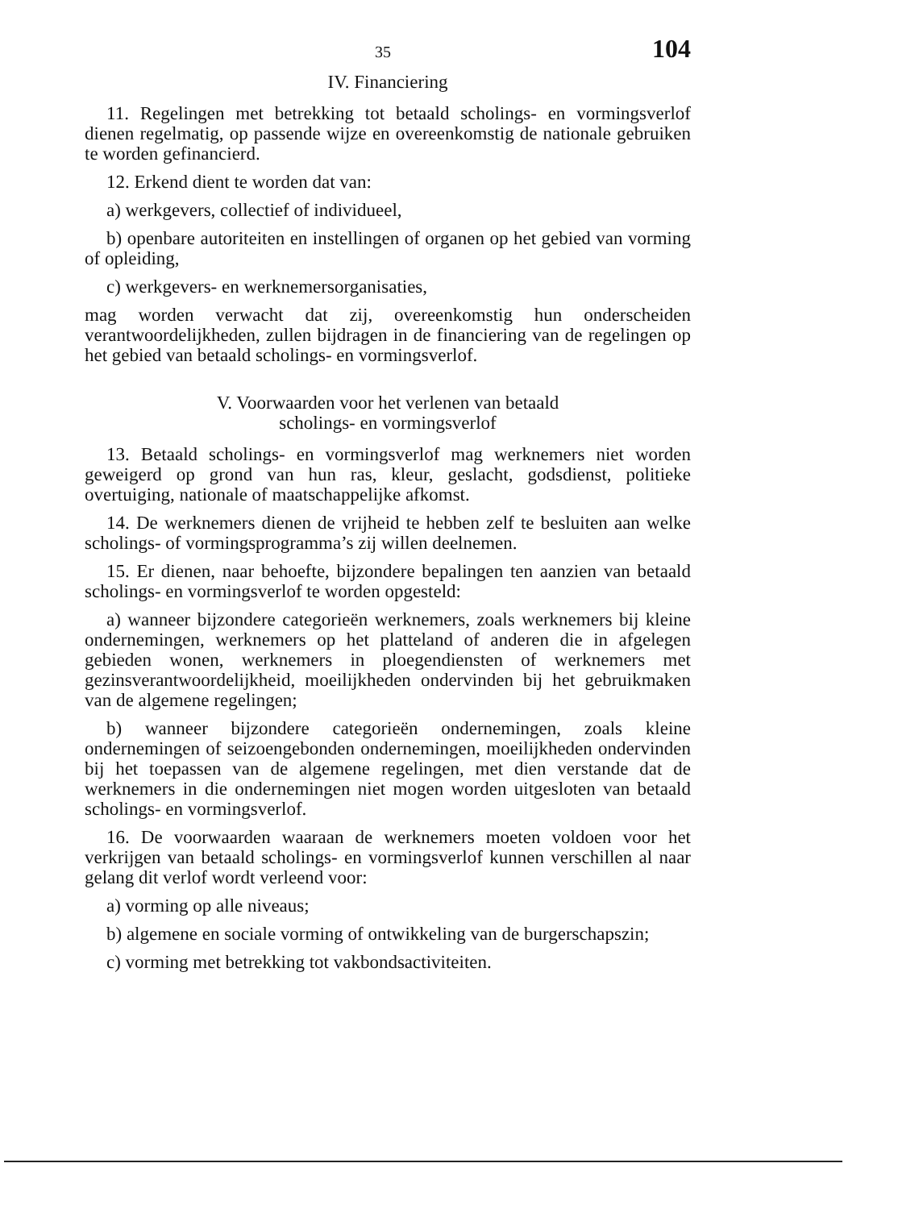35 104
IV. Financiering
11. Regelingen met betrekking tot betaald scholings- en vormings­verlof dienen regelmatig, op passende wijze en overeenkomstig de nationale gebruiken te worden gefinancierd.
12. Erkend dient te worden dat van:
a) werkgevers, collectief of individueel,
b) openbare autoriteiten en instellingen of organen op het gebied van vorming of opleiding,
c) werkgevers- en werknemersorganisaties,
mag worden verwacht dat zij, overeenkomstig hun onderscheiden verantwoordelijkheden, zullen bijdragen in de financiering van de regelingen op het gebied van betaald scholings- en vormingsverlof.
V. Voorwaarden voor het verlenen van betaald
scholings- en vormingsverlof
13. Betaald scholings- en vormingsverlof mag werknemers niet worden geweigerd op grond van hun ras, kleur, geslacht, godsdienst, politieke overtuiging, nationale of maatschappelijke afkomst.
14. De werknemers dienen de vrijheid te hebben zelf te besluiten aan welke scholings- of vormingsprogramma’s zij willen deelnemen.
15. Er dienen, naar behoefte, bijzondere bepalingen ten aanzien van betaald scholings- en vormingsverlof te worden opgesteld:
a) wanneer bijzondere categorieën werknemers, zoals werknemers bij kleine ondernemingen, werknemers op het platteland of anderen die in afgelegen gebieden wonen, werknemers in ploegendiensten of werknemers met gezinsverantwoordelijkheid, moeilijkheden onder­vinden bij het gebruikmaken van de algemene regelingen;
b) wanneer bijzondere categorieën ondernemingen, zoals kleine ondernemingen of seizoengebonden ondernemingen, moeilijkheden ondervinden bij het toepassen van de algemene regelingen, met dien verstande dat de werknemers in die ondernemingen niet mogen wor­den uitgesloten van betaald scholings- en vormingsverlof.
16. De voorwaarden waaraan de werknemers moeten voldoen voor het verkrijgen van betaald scholings- en vormingsverlof kunnen verschillen al naar gelang dit verlof wordt verleend voor:
a) vorming op alle niveaus;
b) algemene en sociale vorming of ontwikkeling van de burger­schapszin;
c) vorming met betrekking tot vakbondsactiviteiten.